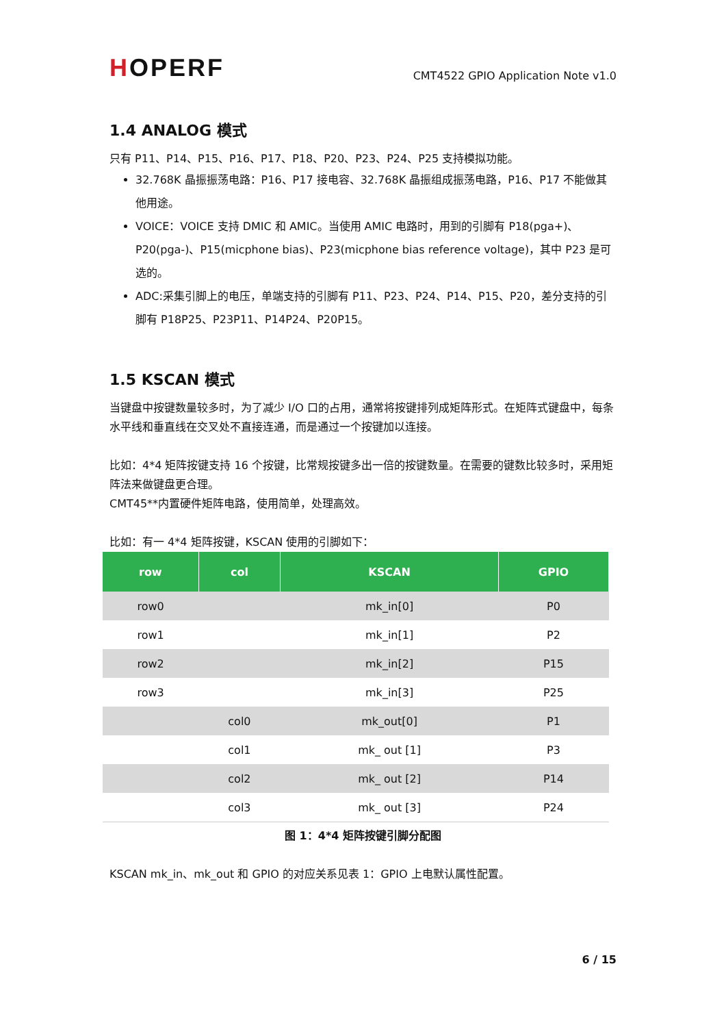HOPERF
CMT4522 GPIO Application Note v1.0
1.4 ANALOG 模式
只有 P11、P14、P15、P16、P17、P18、P20、P23、P24、P25 支持模拟功能。
32.768K 晶振振荡电路：P16、P17 接电容、32.768K 晶振组成振荡电路，P16、P17 不能做其他用途。
VOICE：VOICE 支持 DMIC 和 AMIC。当使用 AMIC 电路时，用到的引脚有 P18(pga+)、P20(pga-)、P15(micphone bias)、P23(micphone bias reference voltage)，其中 P23 是可选的。
ADC:采集引脚上的电压，单端支持的引脚有 P11、P23、P24、P14、P15、P20，差分支持的引脚有 P18P25、P23P11、P14P24、P20P15。
1.5 KSCAN 模式
当键盘中按键数量较多时，为了减少 I/O 口的占用，通常将按键排列成矩阵形式。在矩阵式键盘中，每条水平线和垂直线在交叉处不直接连通，而是通过一个按键加以连接。
比如：4*4 矩阵按键支持 16 个按键，比常规按键多出一倍的按键数量。在需要的键数比较多时，采用矩阵法来做键盘更合理。
CMT45**内置硬件矩阵电路，使用简单，处理高效。
比如：有一 4*4 矩阵按键，KSCAN 使用的引脚如下：
| row | col | KSCAN | GPIO |
| --- | --- | --- | --- |
| row0 | | mk_in[0] | P0 |
| row1 | | mk_in[1] | P2 |
| row2 | | mk_in[2] | P15 |
| row3 | | mk_in[3] | P25 |
| | col0 | mk_out[0] | P1 |
| | col1 | mk_ out [1] | P3 |
| | col2 | mk_ out [2] | P14 |
| | col3 | mk_ out [3] | P24 |
图 1：4*4 矩阵按键引脚分配图
KSCAN mk_in、mk_out 和 GPIO 的对应关系见表 1：GPIO 上电默认属性配置。
6 / 15